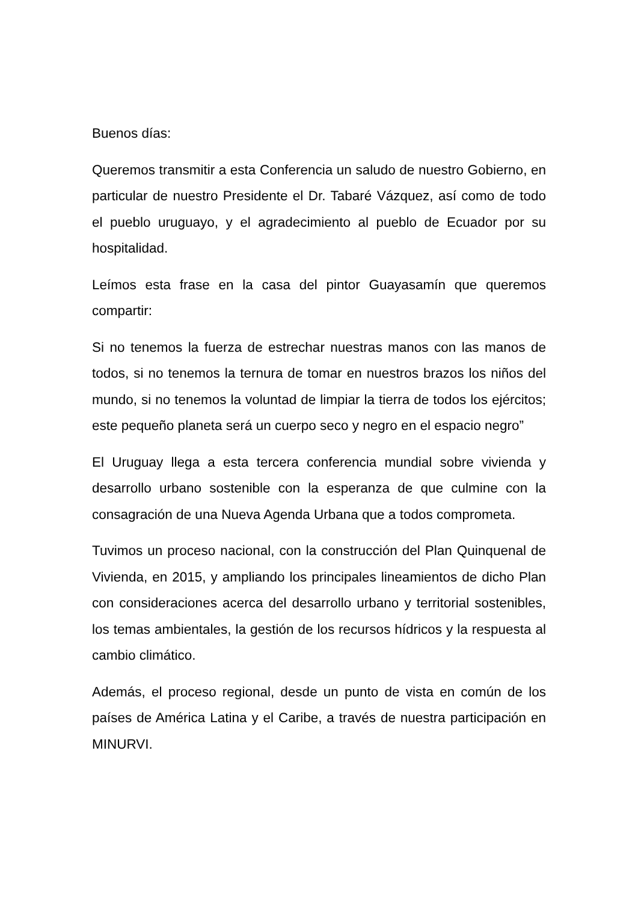Buenos días:
Queremos transmitir a esta Conferencia un saludo de nuestro Gobierno, en particular de nuestro Presidente el Dr. Tabaré Vázquez, así como de todo el pueblo uruguayo, y el agradecimiento al pueblo de Ecuador por su hospitalidad.
Leímos esta frase en la casa del pintor Guayasamín que queremos compartir:
Si no tenemos la fuerza de estrechar nuestras manos con las manos de todos, si no tenemos la ternura de tomar en nuestros brazos los niños del mundo, si no tenemos la voluntad de limpiar la tierra de todos los ejércitos; este pequeño planeta será un cuerpo seco y negro en el espacio negro”
El Uruguay llega a esta tercera conferencia mundial sobre vivienda y desarrollo urbano sostenible con la esperanza de que culmine con la consagración de una Nueva Agenda Urbana que a todos comprometa.
Tuvimos un proceso nacional, con la construcción del Plan Quinquenal de Vivienda, en 2015, y ampliando los principales lineamientos de dicho Plan con consideraciones acerca del desarrollo urbano y territorial sostenibles, los temas ambientales, la gestión de los recursos hídricos y la respuesta al cambio climático.
Además, el proceso regional, desde un punto de vista en común de los países de América Latina y el Caribe, a través de nuestra participación en MINURVI.